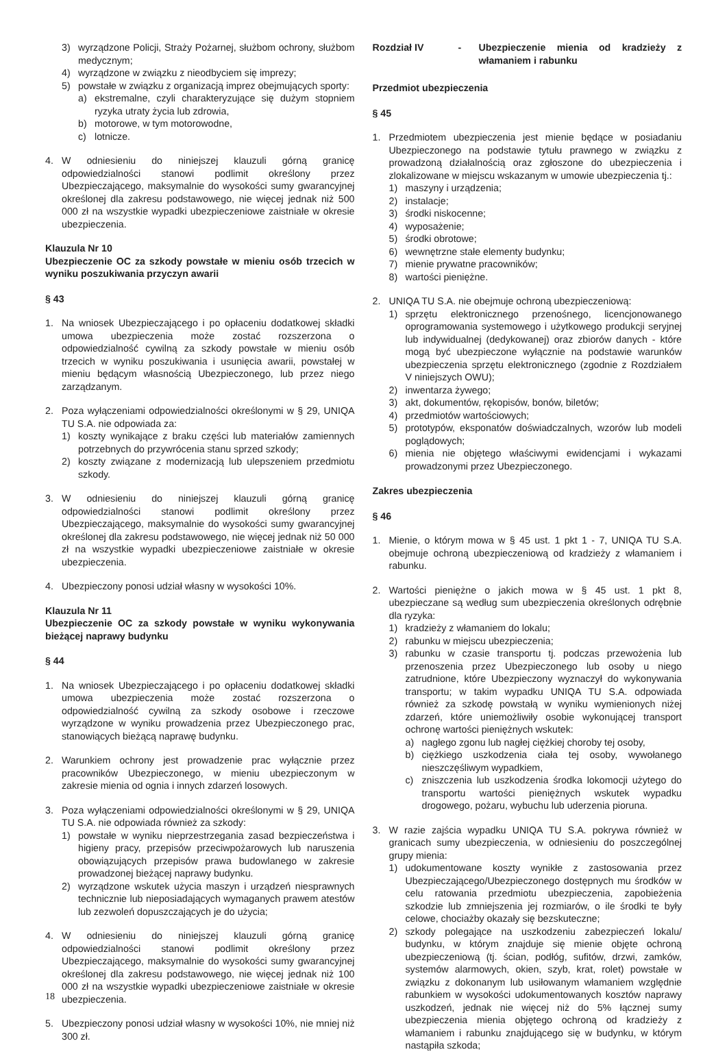3) wyrządzone Policji, Straży Pożarnej, służbom ochrony, służbom medycznym;
4) wyrządzone w związku z nieodbyciem się imprezy;
5) powstałe w związku z organizacją imprez obejmujących sporty:
a) ekstremalne, czyli charakteryzujące się dużym stopniem ryzyka utraty życia lub zdrowia,
b) motorowe, w tym motorowodne,
c) lotnicze.
4. W odniesieniu do niniejszej klauzuli górną granicę odpowiedzialności stanowi podlimit określony przez Ubezpieczającego, maksymalnie do wysokości sumy gwarancyjnej określonej dla zakresu podstawowego, nie więcej jednak niż 500 000 zł na wszystkie wypadki ubezpieczeniowe zaistniałe w okresie ubezpieczenia.
Klauzula Nr 10
Ubezpieczenie OC za szkody powstałe w mieniu osób trzecich w wyniku poszukiwania przyczyn awarii
§ 43
1. Na wniosek Ubezpieczającego i po opłaceniu dodatkowej składki umowa ubezpieczenia może zostać rozszerzona o odpowiedzialność cywilną za szkody powstałe w mieniu osób trzecich w wyniku poszukiwania i usunięcia awarii, powstałej w mieniu będącym własnością Ubezpieczonego, lub przez niego zarządzanym.
2. Poza wyłączeniami odpowiedzialności określonymi w § 29, UNIQA TU S.A. nie odpowiada za:
1) koszty wynikające z braku części lub materiałów zamiennych potrzebnych do przywrócenia stanu sprzed szkody;
2) koszty związane z modernizacją lub ulepszeniem przedmiotu szkody.
3. W odniesieniu do niniejszej klauzuli górną granicę odpowiedzialności stanowi podlimit określony przez Ubezpieczającego, maksymalnie do wysokości sumy gwarancyjnej określonej dla zakresu podstawowego, nie więcej jednak niż 50 000 zł na wszystkie wypadki ubezpieczeniowe zaistniałe w okresie ubezpieczenia.
4. Ubezpieczony ponosi udział własny w wysokości 10%.
Klauzula Nr 11
Ubezpieczenie OC za szkody powstałe w wyniku wykonywania bieżącej naprawy budynku
§ 44
1. Na wniosek Ubezpieczającego i po opłaceniu dodatkowej składki umowa ubezpieczenia może zostać rozszerzona o odpowiedzialność cywilną za szkody osobowe i rzeczowe wyrządzone w wyniku prowadzenia przez Ubezpieczonego prac, stanowiących bieżącą naprawę budynku.
2. Warunkiem ochrony jest prowadzenie prac wyłącznie przez pracowników Ubezpieczonego, w mieniu ubezpieczonym w zakresie mienia od ognia i innych zdarzeń losowych.
3. Poza wyłączeniami odpowiedzialności określonymi w § 29, UNIQA TU S.A. nie odpowiada również za szkody:
1) powstałe w wyniku nieprzestrzegania zasad bezpieczeństwa i higieny pracy, przepisów przeciwpożarowych lub naruszenia obowiązujących przepisów prawa budowlanego w zakresie prowadzonej bieżącej naprawy budynku.
2) wyrządzone wskutek użycia maszyn i urządzeń niesprawnych technicznie lub nieposiadających wymaganych prawem atestów lub zezwoleń dopuszczających je do użycia;
4. W odniesieniu do niniejszej klauzuli górną granicę odpowiedzialności stanowi podlimit określony przez Ubezpieczającego, maksymalnie do wysokości sumy gwarancyjnej określonej dla zakresu podstawowego, nie więcej jednak niż 100 000 zł na wszystkie wypadki ubezpieczeniowe zaistniałe w okresie ubezpieczenia.
5. Ubezpieczony ponosi udział własny w wysokości 10%, nie mniej niż 300 zł.
Rozdział IV - Ubezpieczenie mienia od kradzieży z włamaniem i rabunku
Przedmiot ubezpieczenia
§ 45
1. Przedmiotem ubezpieczenia jest mienie będące w posiadaniu Ubezpieczonego na podstawie tytułu prawnego w związku z prowadzoną działalnością oraz zgłoszone do ubezpieczenia i zlokalizowane w miejscu wskazanym w umowie ubezpieczenia tj.:
1) maszyny i urządzenia;
2) instalacje;
3) środki niskocenne;
4) wyposażenie;
5) środki obrotowe;
6) wewnętrzne stałe elementy budynku;
7) mienie prywatne pracowników;
8) wartości pieniężne.
2. UNIQA TU S.A. nie obejmuje ochroną ubezpieczeniową:
1) sprzętu elektronicznego przenośnego, licencjonowanego oprogramowania systemowego i użytkowego produkcji seryjnej lub indywidualnej (dedykowanej) oraz zbiorów danych - które mogą być ubezpieczone wyłącznie na podstawie warunków ubezpieczenia sprzętu elektronicznego (zgodnie z Rozdziałem V niniejszych OWU);
2) inwentarza żywego;
3) akt, dokumentów, rękopisów, bonów, biletów;
4) przedmiotów wartościowych;
5) prototypów, eksponatów doświadczalnych, wzorów lub modeli poglądowych;
6) mienia nie objętego właściwymi ewidencjami i wykazami prowadzonymi przez Ubezpieczonego.
Zakres ubezpieczenia
§ 46
1. Mienie, o którym mowa w § 45 ust. 1 pkt 1 - 7, UNIQA TU S.A. obejmuje ochroną ubezpieczeniową od kradzieży z włamaniem i rabunku.
2. Wartości pieniężne o jakich mowa w § 45 ust. 1 pkt 8, ubezpieczane są według sum ubezpieczenia określonych odrębnie dla ryzyka:
1) kradzieży z włamaniem do lokalu;
2) rabunku w miejscu ubezpieczenia;
3) rabunku w czasie transportu tj. podczas przewożenia lub przenoszenia przez Ubezpieczonego lub osoby u niego zatrudnione, które Ubezpieczony wyznaczył do wykonywania transportu; w takim wypadku UNIQA TU S.A. odpowiada również za szkodę powstałą w wyniku wymienionych niżej zdarzeń, które uniemożliwiły osobie wykonującej transport ochronę wartości pieniężnych wskutek:
a) nagłego zgonu lub nagłej ciężkiej choroby tej osoby,
b) ciężkiego uszkodzenia ciała tej osoby, wywołanego nieszczęśliwym wypadkiem,
c) zniszczenia lub uszkodzenia środka lokomocji użytego do transportu wartości pieniężnych wskutek wypadku drogowego, pożaru, wybuchu lub uderzenia pioruna.
3. W razie zajścia wypadku UNIQA TU S.A. pokrywa również w granicach sumy ubezpieczenia, w odniesieniu do poszczególnej grupy mienia:
1) udokumentowane koszty wynikłe z zastosowania przez Ubezpieczającego/Ubezpieczonego dostępnych mu środków w celu ratowania przedmiotu ubezpieczenia, zapobieżenia szkodzie lub zmniejszenia jej rozmiarów, o ile środki te były celowe, chociażby okazały się bezskuteczne;
2) szkody polegające na uszkodzeniu zabezpieczeń lokalu/ budynku, w którym znajduje się mienie objęte ochroną ubezpieczeniową (tj. ścian, podłóg, sufitów, drzwi, zamków, systemów alarmowych, okien, szyb, krat, rolet) powstałe w związku z dokonanym lub usiłowanym włamaniem względnie rabunkiem w wysokości udokumentowanych kosztów naprawy uszkodzeń, jednak nie więcej niż do 5% łącznej sumy ubezpieczenia mienia objętego ochroną od kradzieży z włamaniem i rabunku znajdującego się w budynku, w którym nastąpiła szkoda;
18